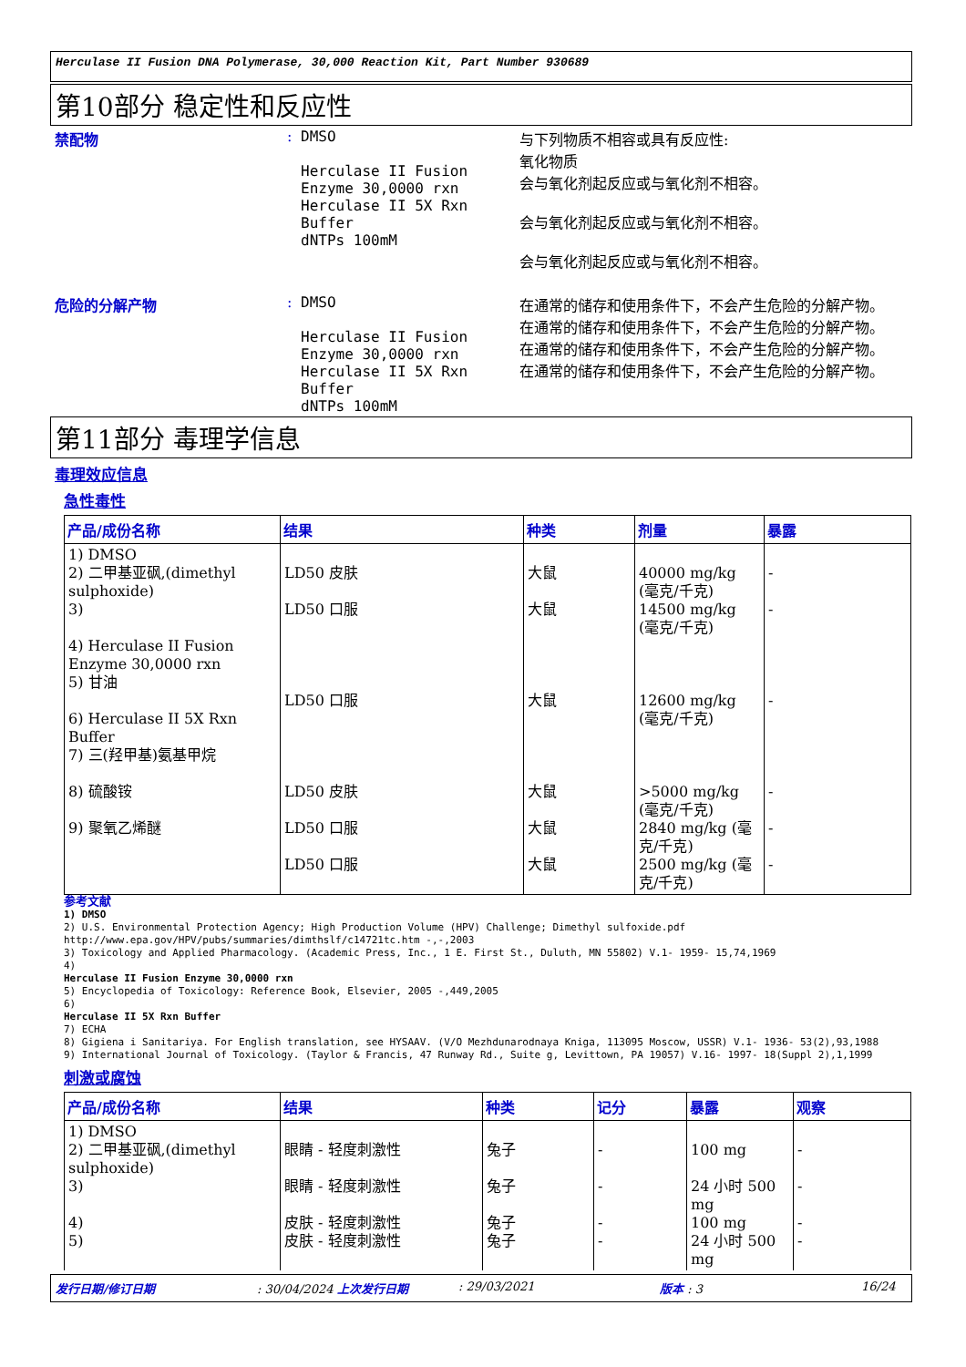Herculase II Fusion DNA Polymerase, 30,000 Reaction Kit, Part Number 930689
第10部分 稳定性和反应性
禁配物 : DMSO
Herculase II Fusion Enzyme 30,0000 rxn
Herculase II 5X Rxn Buffer
dNTPs 100mM
与下列物质不相容或具有反应性:
氧化物质
会与氧化剂起反应或与氧化剂不相容。
会与氧化剂起反应或与氧化剂不相容。
会与氧化剂起反应或与氧化剂不相容。
危险的分解产物 : DMSO
Herculase II Fusion Enzyme 30,0000 rxn
Herculase II 5X Rxn Buffer
dNTPs 100mM
在通常的储存和使用条件下，不会产生危险的分解产物。
在通常的储存和使用条件下，不会产生危险的分解产物。
在通常的储存和使用条件下，不会产生危险的分解产物。
在通常的储存和使用条件下，不会产生危险的分解产物。
第11部分 毒理学信息
毒理效应信息
急性毒性
| 产品/成份名称 | 结果 | 种类 | 剂量 | 暴露 |
| --- | --- | --- | --- | --- |
| 1) DMSO 2) 二甲基亚砜,(dimethyl sulphoxide) 3) 4) Herculase II Fusion Enzyme 30,0000 rxn 5) 甘油 6) Herculase II 5X Rxn Buffer 7) 三(羟甲基)氨基甲烷 8) 硫酸铵 9) 聚氧乙烯醚 | LD50 皮肤 LD50 口服 LD50 口服 LD50 皮肤 LD50 口服 LD50 口服 | 大鼠 大鼠 大鼠 大鼠 大鼠 大鼠 | 40000 mg/kg (毫克/千克) 14500 mg/kg (毫克/千克) 12600 mg/kg (毫克/千克) >5000 mg/kg (毫克/千克) 2840 mg/kg (毫克/千克) 2500 mg/kg (毫克/千克) | - - - - - - |
参考文献
1) DMSO
2) U.S. Environmental Protection Agency; High Production Volume (HPV) Challenge; Dimethyl sulfoxide.pdf http://www.epa.gov/HPV/pubs/summaries/dimthslf/c14721tc.htm -,-,2003
3) Toxicology and Applied Pharmacology. (Academic Press, Inc., 1 E. First St., Duluth, MN 55802) V.1- 1959- 15,74,1969
4)
Herculase II Fusion Enzyme 30,0000 rxn
5) Encyclopedia of Toxicology: Reference Book, Elsevier, 2005 -,449,2005
6)
Herculase II 5X Rxn Buffer
7) ECHA
8) Gigiena i Sanitariya. For English translation, see HYSAAV. (V/O Mezhdunarodnaya Kniga, 113095 Moscow, USSR) V.1- 1936- 53(2),93,1988
9) International Journal of Toxicology. (Taylor & Francis, 47 Runway Rd., Suite g, Levittown, PA 19057) V.16- 1997- 18(Suppl 2),1,1999
刺激或腐蚀
| 产品/成份名称 | 结果 | 种类 | 记分 | 暴露 | 观察 |
| --- | --- | --- | --- | --- | --- |
| 1) DMSO 2) 二甲基亚砜,(dimethyl sulphoxide) 3) 4) 5) | 眼睛 - 轻度刺激性 眼睛 - 轻度刺激性 皮肤 - 轻度刺激性 皮肤 - 轻度刺激性 | 兔子 兔子 兔子 兔子 | - - - - | 100 mg 24 小时 500 mg 100 mg 24 小时 500 mg | - - - - |
发行日期/修订日期: 30/04/2024 上次发行日期: 29/03/2021 版本 : 3 16/24